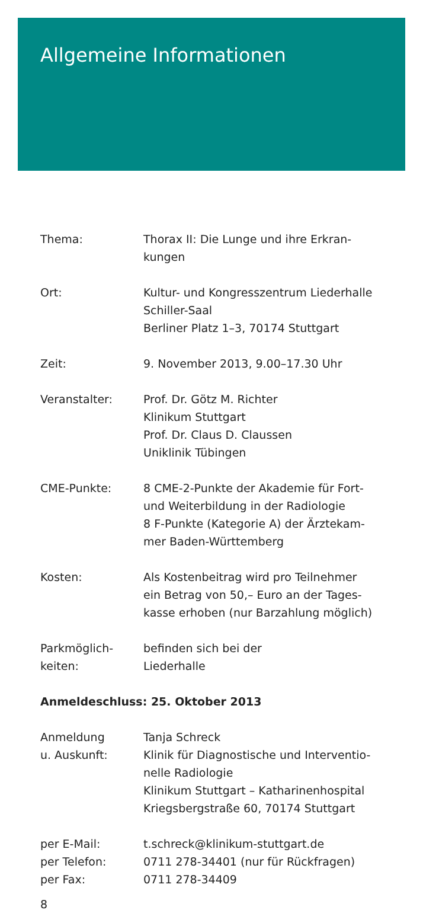Allgemeine Informationen
Thema: Thorax II: Die Lunge und ihre Erkran-
kungen
Ort: Kultur- und Kongresszentrum Liederhalle
Schiller-Saal
Berliner Platz 1–3, 70174 Stuttgart
Zeit: 9. November 2013, 9.00–17.30 Uhr
Veranstalter: Prof. Dr. Götz M. Richter
Klinikum Stuttgart
Prof. Dr. Claus D. Claussen
Uniklinik Tübingen
CME-Punkte: 8 CME-2-Punkte der Akademie für Fort-
und Weiterbildung in der Radiologie
8 F-Punkte (Kategorie A) der Ärztekam-
mer Baden-Württemberg
Kosten: Als Kostenbeitrag wird pro Teilnehmer
ein Betrag von 50,– Euro an der Tages-
kasse erhoben (nur Barzahlung möglich)
Parkmöglich-
keiten:
befinden sich bei der
Liederhalle
Anmeldeschluss: 25. Oktober 2013
Anmeldung
u. Auskunft:
Tanja Schreck
Klinik für Diagnostische und Interventio-
nelle Radiologie
Klinikum Stuttgart – Katharinenhospital
Kriegsbergstraße 60, 70174 Stuttgart
per E-Mail:
per Telefon:
per Fax:
t.schreck@klinikum-stuttgart.de
0711 278-34401 (nur für Rückfragen)
0711 278-34409
8